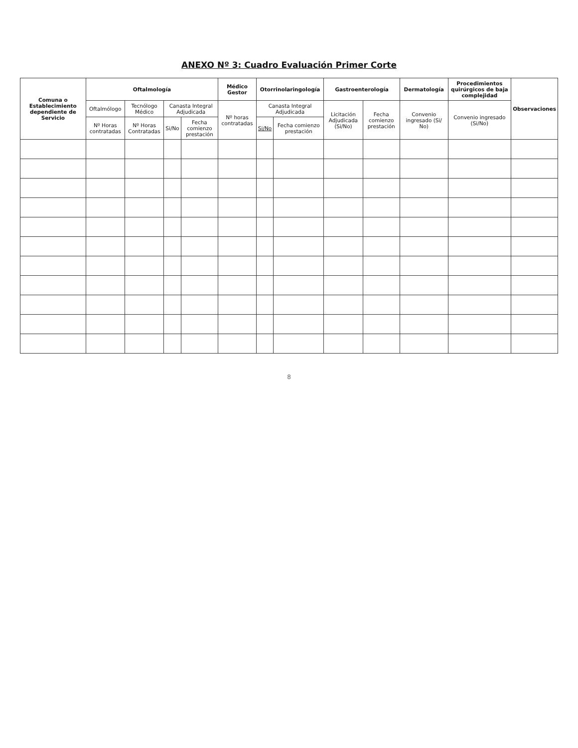ANEXO Nº 3: Cuadro Evaluación Primer Corte
| Comuna o Establecimiento dependiente de Servicio | Oftalmología | | | | Médico Gestor | Otorrinolaringología | | Gastroenterología | | Dermatología | Procedimientos quirúrgicos de baja complejidad | Observaciones |
| --- | --- | --- | --- | --- | --- | --- | --- | --- | --- | --- | --- | --- |
| | Oftalmólogo | Tecnólogo Médico | Canasta Integral Adjudicada | | Nº horas contratadas | Canasta Integral Adjudicada | | Licitación Adjudicada (Si/No) | Fecha comienzo prestación | Convenio ingresado (Si/ No) | Convenio ingresado (Si/No) | |
| | Nº Horas contratadas | Nº Horas Contratadas | Si/No | Fecha comienzo prestación | | Si/No | Fecha comienzo prestación | | | | | |
8